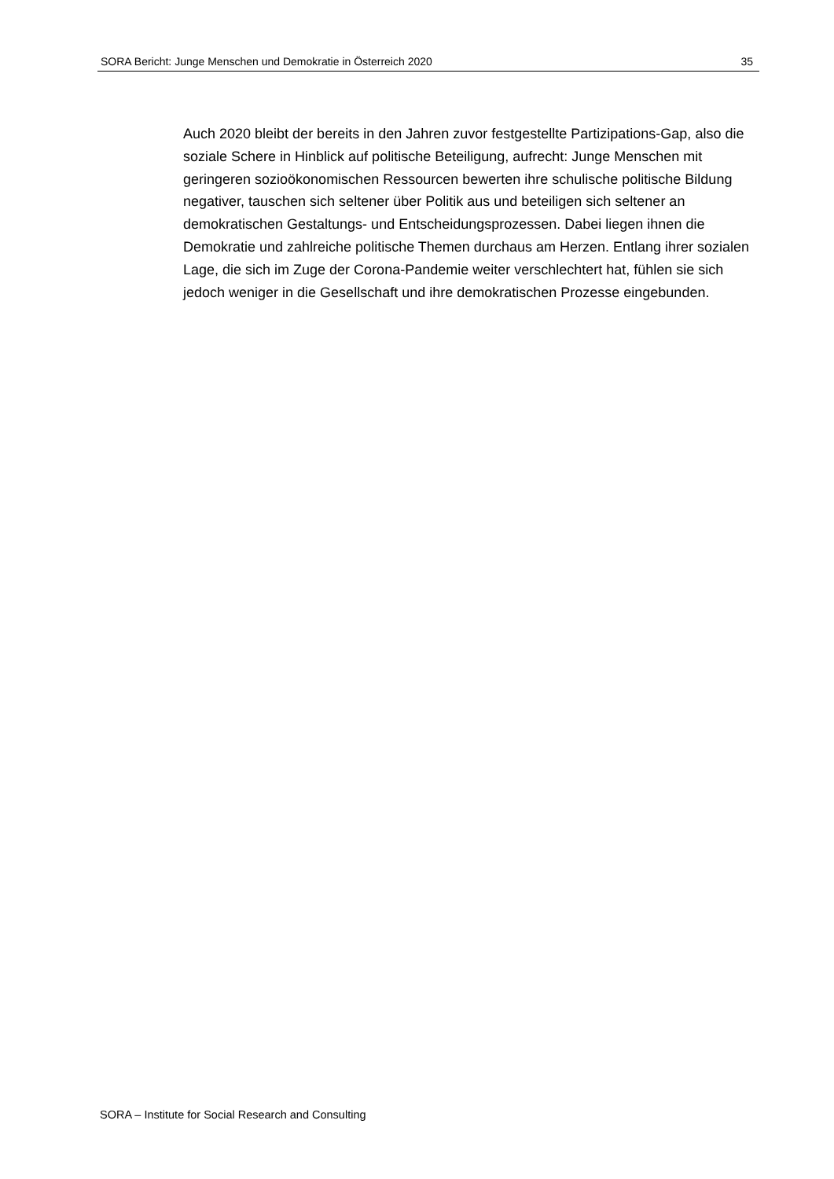SORA Bericht: Junge Menschen und Demokratie in Österreich 2020 35
Auch 2020 bleibt der bereits in den Jahren zuvor festgestellte Partizipations-Gap, also die soziale Schere in Hinblick auf politische Beteiligung, aufrecht: Junge Menschen mit geringeren sozioökonomischen Ressourcen bewerten ihre schulische politische Bildung negativer, tauschen sich seltener über Politik aus und beteiligen sich seltener an demokratischen Gestaltungs- und Entscheidungsprozessen. Dabei liegen ihnen die Demokratie und zahlreiche politische Themen durchaus am Herzen. Entlang ihrer sozialen Lage, die sich im Zuge der Corona-Pandemie weiter verschlechtert hat, fühlen sie sich jedoch weniger in die Gesellschaft und ihre demokratischen Prozesse eingebunden.
SORA – Institute for Social Research and Consulting